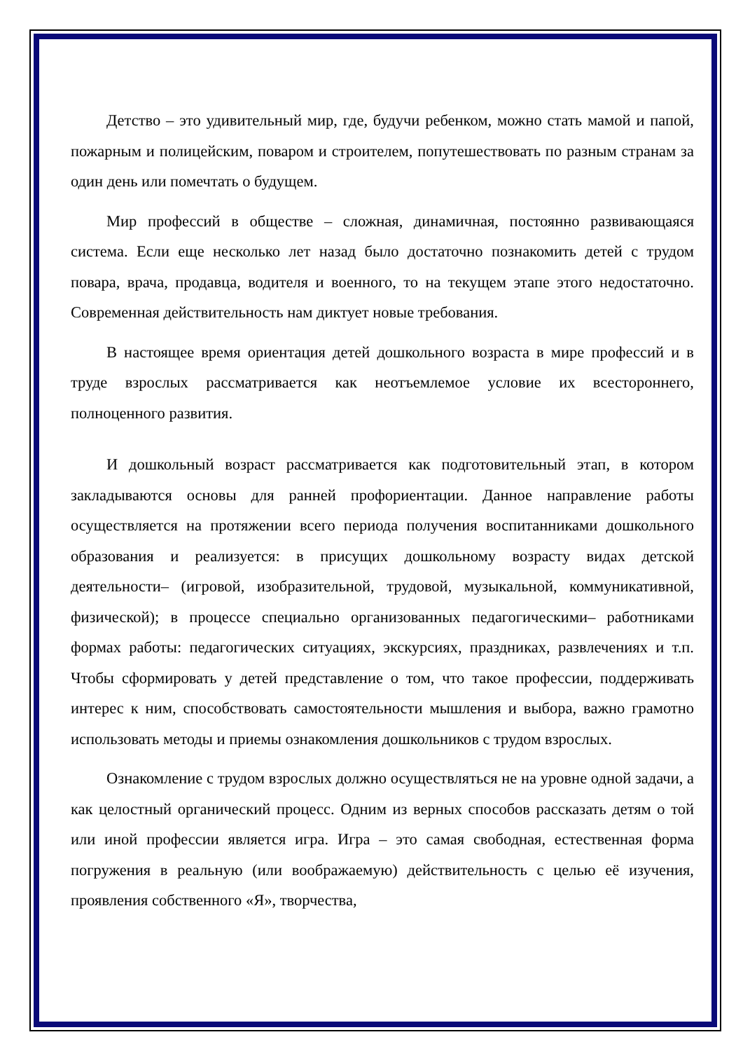Детство – это удивительный мир, где, будучи ребенком, можно стать мамой и папой, пожарным и полицейским, поваром и строителем, попутешествовать по разным странам за один день или помечтать о будущем.
Мир профессий в обществе – сложная, динамичная, постоянно развивающаяся система. Если еще несколько лет назад было достаточно познакомить детей с трудом повара, врача, продавца, водителя и военного, то на текущем этапе этого недостаточно. Современная действительность нам диктует новые требования.
В настоящее время ориентация детей дошкольного возраста в мире профессий и в труде взрослых рассматривается как неотъемлемое условие их всестороннего, полноценного развития.
И дошкольный возраст рассматривается как подготовительный этап, в котором закладываются основы для ранней профориентации. Данное направление работы осуществляется на протяжении всего периода получения воспитанниками дошкольного образования и реализуется: в присущих дошкольному возрасту видах детской деятельности– (игровой, изобразительной, трудовой, музыкальной, коммуникативной, физической); в процессе специально организованных педагогическими– работниками формах работы: педагогических ситуациях, экскурсиях, праздниках, развлечениях и т.п. Чтобы сформировать у детей представление о том, что такое профессии, поддерживать интерес к ним, способствовать самостоятельности мышления и выбора, важно грамотно использовать методы и приемы ознакомления дошкольников с трудом взрослых.
Ознакомление с трудом взрослых должно осуществляться не на уровне одной задачи, а как целостный органический процесс. Одним из верных способов рассказать детям о той или иной профессии является игра. Игра – это самая свободная, естественная форма погружения в реальную (или воображаемую) действительность с целью её изучения, проявления собственного «Я», творчества,